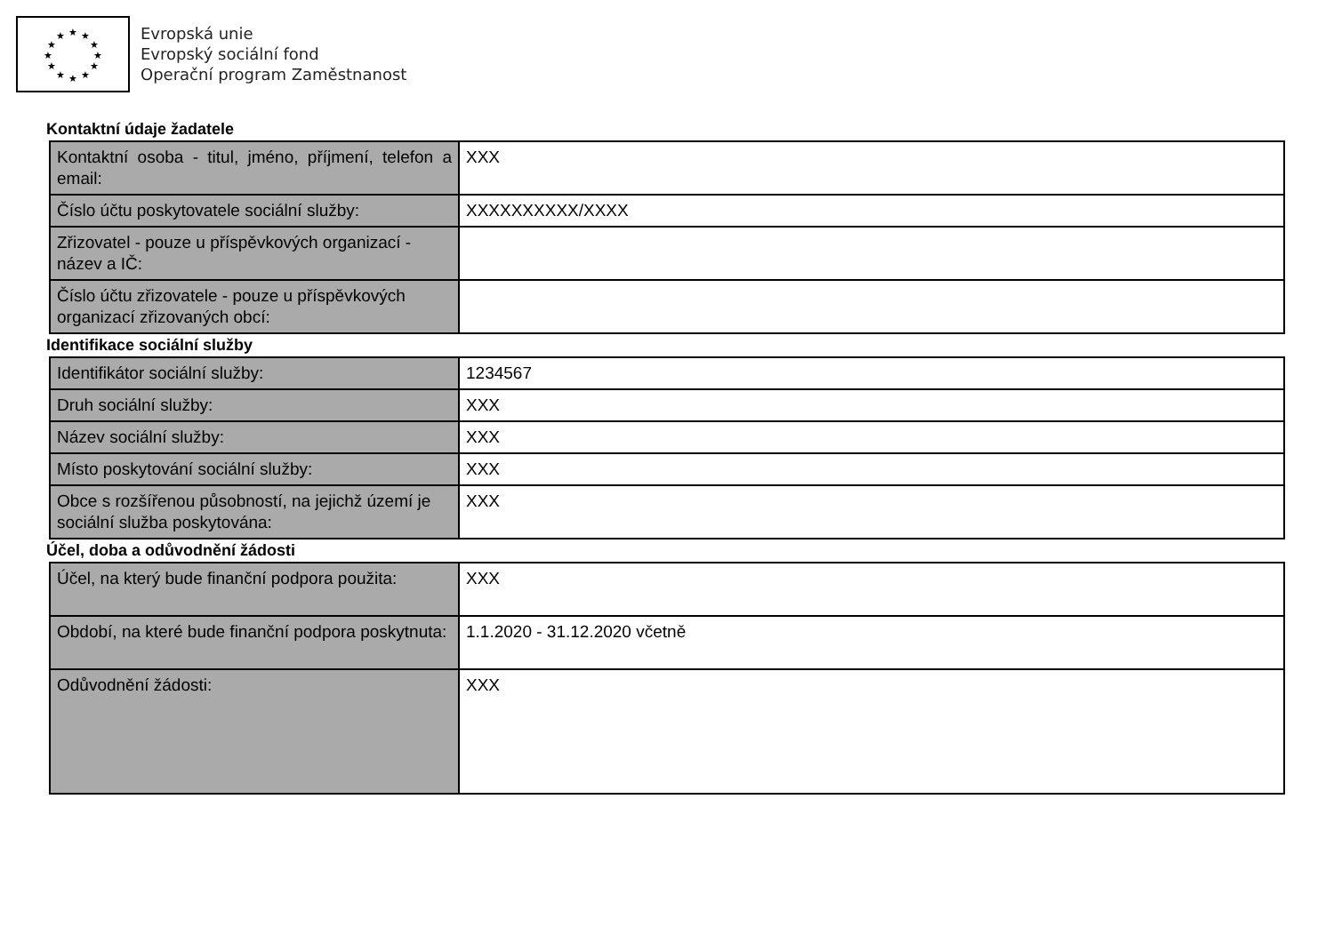★
★
★
★
★
★
★
★
★
★
★
★
Evropská unie
Evropský sociální fond
Operační program Zaměstnanost
Kontaktní údaje žadatele
| Kontaktní osoba - titul, jméno, příjmení, telefon a email: | XXX |
| Číslo účtu poskytovatele sociální služby: | XXXXXXXXXX/XXXX |
| Zřizovatel - pouze u příspěvkových organizací - název a IČ: | |
| Číslo účtu zřizovatele - pouze u příspěvkových organizací zřizovaných obcí: | |
Identifikace sociální služby
| Identifikátor sociální služby: | 1234567 |
| Druh sociální služby: | XXX |
| Název sociální služby: | XXX |
| Místo poskytování sociální služby: | XXX |
| Obce s rozšířenou působností, na jejichž území je sociální služba poskytována: | XXX |
Účel, doba a odůvodnění žádosti
| Účel, na který bude finanční podpora použita: | XXX |
| Období, na které bude finanční podpora poskytnuta: | 1.1.2020 - 31.12.2020 včetně |
| Odůvodnění žádosti: | XXX |